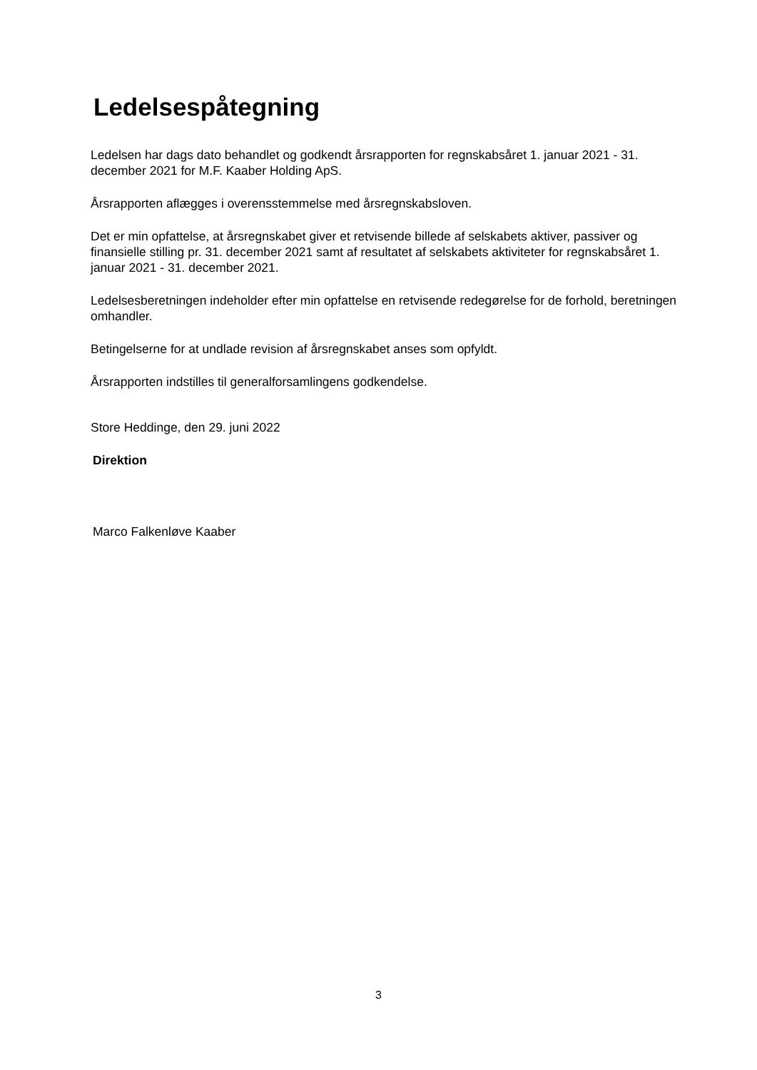Ledelsespåtegning
Ledelsen har dags dato behandlet og godkendt årsrapporten for regnskabsåret 1. januar 2021 - 31. december 2021 for M.F. Kaaber Holding ApS.
Årsrapporten aflægges i overensstemmelse med årsregnskabsloven.
Det er min opfattelse, at årsregnskabet giver et retvisende billede af selskabets aktiver, passiver og finansielle stilling pr. 31. december 2021 samt af resultatet af selskabets aktiviteter for regnskabsåret 1. januar 2021 - 31. december 2021.
Ledelsesberetningen indeholder efter min opfattelse en retvisende redegørelse for de forhold, beretningen omhandler.
Betingelserne for at undlade revision af årsregnskabet anses som opfyldt.
Årsrapporten indstilles til generalforsamlingens godkendelse.
Store Heddinge, den 29. juni 2022
Direktion
Marco Falkenløve Kaaber
3